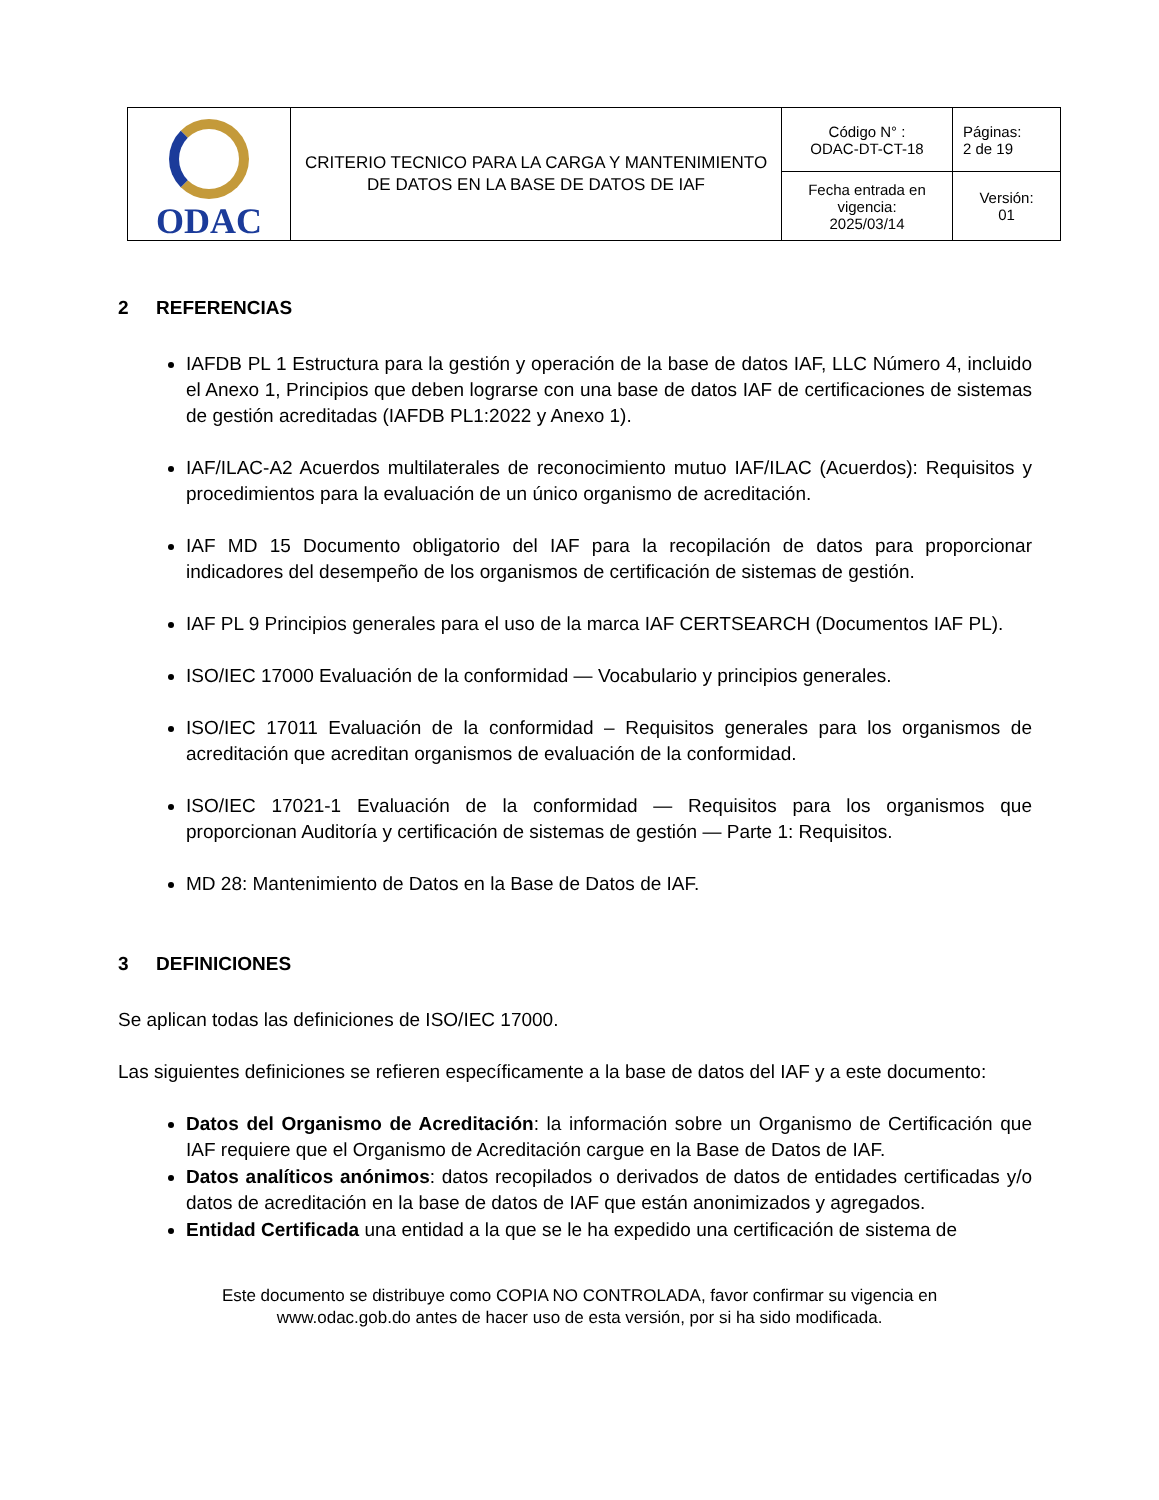| ODAC | CRITERIO TECNICO PARA LA CARGA Y MANTENIMIENTO DE DATOS EN LA BASE DE DATOS DE IAF | Código N° : ODAC-DT-CT-18 | Páginas: 2 de 19 |
| | | Fecha entrada en vigencia: 2025/03/14 | Versión: 01 |
2 REFERENCIAS
IAFDB PL 1 Estructura para la gestión y operación de la base de datos IAF, LLC Número 4, incluido el Anexo 1, Principios que deben lograrse con una base de datos IAF de certificaciones de sistemas de gestión acreditadas (IAFDB PL1:2022 y Anexo 1).
IAF/ILAC-A2 Acuerdos multilaterales de reconocimiento mutuo IAF/ILAC (Acuerdos): Requisitos y procedimientos para la evaluación de un único organismo de acreditación.
IAF MD 15 Documento obligatorio del IAF para la recopilación de datos para proporcionar indicadores del desempeño de los organismos de certificación de sistemas de gestión.
IAF PL 9 Principios generales para el uso de la marca IAF CERTSEARCH (Documentos IAF PL).
ISO/IEC 17000 Evaluación de la conformidad — Vocabulario y principios generales.
ISO/IEC 17011 Evaluación de la conformidad – Requisitos generales para los organismos de acreditación que acreditan organismos de evaluación de la conformidad.
ISO/IEC 17021-1 Evaluación de la conformidad — Requisitos para los organismos que proporcionan Auditoría y certificación de sistemas de gestión — Parte 1: Requisitos.
MD 28: Mantenimiento de Datos en la Base de Datos de IAF.
3 DEFINICIONES
Se aplican todas las definiciones de ISO/IEC 17000.
Las siguientes definiciones se refieren específicamente a la base de datos del IAF y a este documento:
Datos del Organismo de Acreditación: la información sobre un Organismo de Certificación que IAF requiere que el Organismo de Acreditación cargue en la Base de Datos de IAF.
Datos analíticos anónimos: datos recopilados o derivados de datos de entidades certificadas y/o datos de acreditación en la base de datos de IAF que están anonimizados y agregados.
Entidad Certificada una entidad a la que se le ha expedido una certificación de sistema de
Este documento se distribuye como COPIA NO CONTROLADA, favor confirmar su vigencia en
www.odac.gob.do antes de hacer uso de esta versión, por si ha sido modificada.